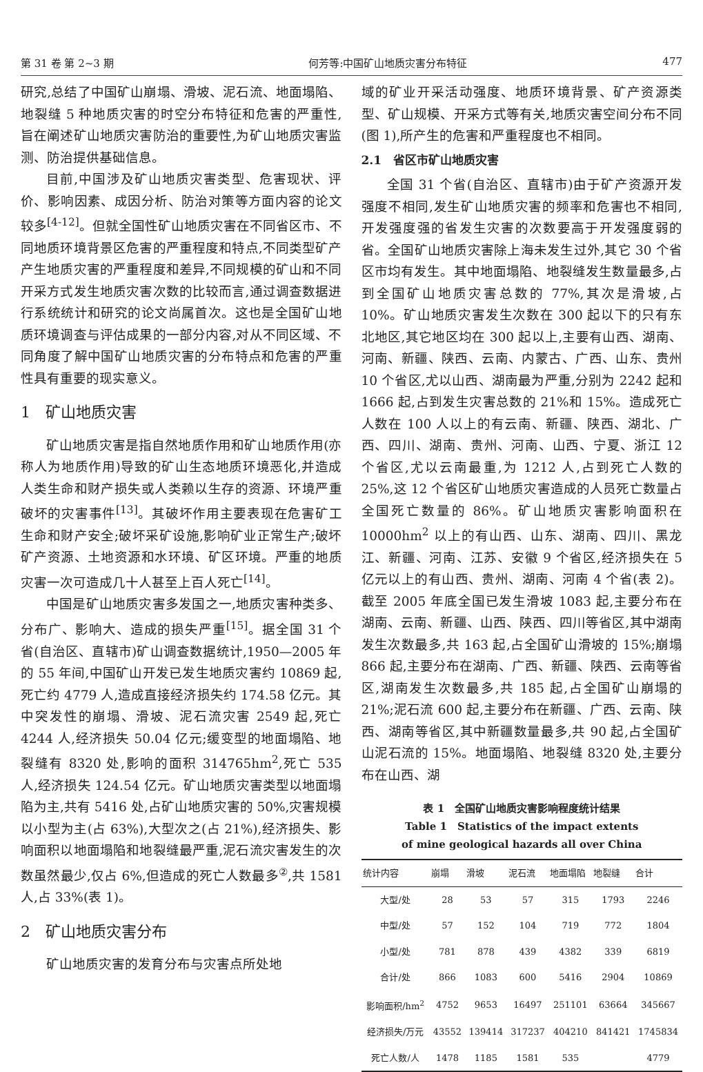第 31 卷 第 2~3 期 何芳等:中国矿山地质灾害分布特征 477
研究,总结了中国矿山崩塌、滑坡、泥石流、地面塌陷、地裂缝 5 种地质灾害的时空分布特征和危害的严重性,旨在阐述矿山地质灾害防治的重要性,为矿山地质灾害监测、防治提供基础信息。
目前,中国涉及矿山地质灾害类型、危害现状、评价、影响因素、成因分析、防治对策等方面内容的论文较多<sup>[4-12]</sup>。但就全国性矿山地质灾害在不同省区市、不同地质环境背景区危害的严重程度和特点,不同类型矿产产生地质灾害的严重程度和差异,不同规模的矿山和不同开采方式发生地质灾害次数的比较而言,通过调查数据进行系统统计和研究的论文尚属首次。这也是全国矿山地质环境调查与评估成果的一部分内容,对从不同区域、不同角度了解中国矿山地质灾害的分布特点和危害的严重性具有重要的现实意义。
1　矿山地质灾害
矿山地质灾害是指自然地质作用和矿山地质作用(亦称人为地质作用)导致的矿山生态地质环境恶化,并造成人类生命和财产损失或人类赖以生存的资源、环境严重破坏的灾害事件<sup>[13]</sup>。其破坏作用主要表现在危害矿工生命和财产安全;破坏采矿设施,影响矿业正常生产;破坏矿产资源、土地资源和水环境、矿区环境。严重的地质灾害一次可造成几十人甚至上百人死亡<sup>[14]</sup>。
中国是矿山地质灾害多发国之一,地质灾害种类多、分布广、影响大、造成的损失严重<sup>[15]</sup>。据全国 31 个省(自治区、直辖市)矿山调查数据统计,1950—2005 年的 55 年间,中国矿山开发已发生地质灾害约 10869 起,死亡约 4779 人,造成直接经济损失约 174.58 亿元。其中突发性的崩塌、滑坡、泥石流灾害 2549 起,死亡 4244 人,经济损失 50.04 亿元;缓变型的地面塌陷、地裂缝有 8320 处,影响的面积 314765hm<sup>2</sup>,死亡 535 人,经济损失 124.54 亿元。矿山地质灾害类型以地面塌陷为主,共有 5416 处,占矿山地质灾害的 50%,灾害规模以小型为主(占 63%),大型次之(占 21%),经济损失、影响面积以地面塌陷和地裂缝最严重,泥石流灾害发生的次数虽然最少,仅占 6%,但造成的死亡人数最多<sup>②</sup>,共 1581 人,占 33%(表 1)。
2　矿山地质灾害分布
矿山地质灾害的发育分布与灾害点所处地
域的矿业开采活动强度、地质环境背景、矿产资源类型、矿山规模、开采方式等有关,地质灾害空间分布不同(图 1),所产生的危害和严重程度也不相同。
2.1　省区市矿山地质灾害
全国 31 个省(自治区、直辖市)由于矿产资源开发强度不相同,发生矿山地质灾害的频率和危害也不相同,开发强度强的省发生灾害的次数要高于开发强度弱的省。全国矿山地质灾害除上海未发生过外,其它 30 个省区市均有发生。其中地面塌陷、地裂缝发生数量最多,占到全国矿山地质灾害总数的 77%,其次是滑坡,占 10%。矿山地质灾害发生次数在 300 起以下的只有东北地区,其它地区均在 300 起以上,主要有山西、湖南、河南、新疆、陕西、云南、内蒙古、广西、山东、贵州 10 个省区,尤以山西、湖南最为严重,分别为 2242 起和 1666 起,占到发生灾害总数的 21%和 15%。造成死亡人数在 100 人以上的有云南、新疆、陕西、湖北、广西、四川、湖南、贵州、河南、山西、宁夏、浙江 12 个省区,尤以云南最重,为 1212 人,占到死亡人数的 25%,这 12 个省区矿山地质灾害造成的人员死亡数量占全国死亡数量的 86%。矿山地质灾害影响面积在 10000hm<sup>2</sup> 以上的有山西、山东、湖南、四川、黑龙江、新疆、河南、江苏、安徽 9 个省区,经济损失在 5 亿元以上的有山西、贵州、湖南、河南 4 个省(表 2)。截至 2005 年底全国已发生滑坡 1083 起,主要分布在湖南、云南、新疆、山西、陕西、四川等省区,其中湖南发生次数最多,共 163 起,占全国矿山滑坡的 15%;崩塌 866 起,主要分布在湖南、广西、新疆、陕西、云南等省区,湖南发生次数最多,共 185 起,占全国矿山崩塌的 21%;泥石流 600 起,主要分布在新疆、广西、云南、陕西、湖南等省区,其中新疆数量最多,共 90 起,占全国矿山泥石流的 15%。地面塌陷、地裂缝 8320 处,主要分布在山西、湖
表 1　全国矿山地质灾害影响程度统计结果
Table 1　Statistics of the impact extents
of mine geological hazards all over China
| 统计内容 | 崩塌 | 滑坡 | 泥石流 | 地面塌陷 | 地裂缝 | 合计 |
| --- | --- | --- | --- | --- | --- | --- |
| 大型/处 | 28 | 53 | 57 | 315 | 1793 | 2246 |
| 中型/处 | 57 | 152 | 104 | 719 | 772 | 1804 |
| 小型/处 | 781 | 878 | 439 | 4382 | 339 | 6819 |
| 合计/处 | 866 | 1083 | 600 | 5416 | 2904 | 10869 |
| 影响面积/hm<sup>2</sup> | 4752 | 9653 | 16497 | 251101 | 63664 | 345667 |
| 经济损失/万元 | 43552 | 139414 | 317237 | 404210 | 841421 | 1745834 |
| 死亡人数/人 | 1478 | 1185 | 1581 | 535 | | 4779 |